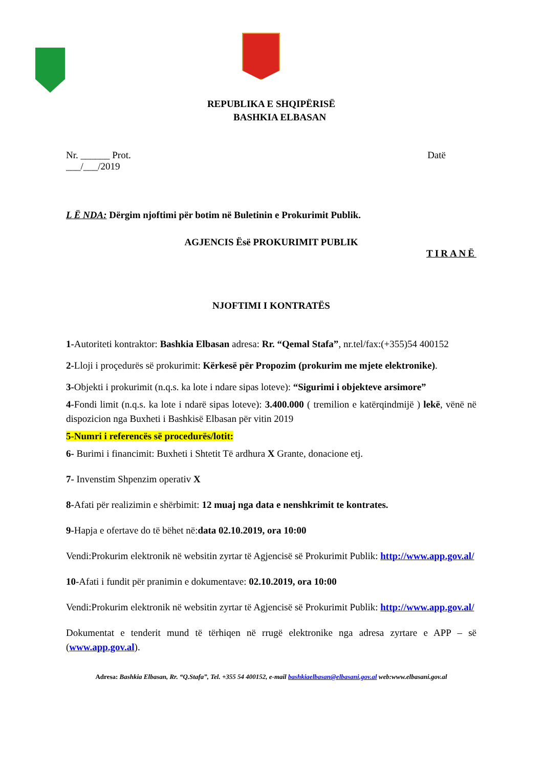REPUBLIKA E SHQIPËRISË
BASHKIA ELBASAN
Nr. ______ Prot. Datë
___/___/2019
L Ë NDA: Dërgim njoftimi për botim në Buletinin e Prokurimit Publik.
AGJENCIS Ësë PROKURIMIT PUBLIK
TIRANË
NJOFTIMI I KONTRATËS
1-Autoriteti kontraktor: Bashkia Elbasan adresa: Rr. “Qemal Stafa”, nr.tel/fax:(+355)54 400152
2-Lloji i proçedurës së prokurimit: Kërkesë për Propozim (prokurim me mjete elektronike).
3-Objekti i prokurimit (n.q.s. ka lote i ndare sipas loteve): “Sigurimi i objekteve arsimore”
4-Fondi limit (n.q.s. ka lote i ndarë sipas loteve): 3.400.000 ( tremilion e katërqindmijë ) lekë, vënë në dispozicion nga Buxheti i Bashkisë Elbasan për vitin 2019
5-Numri i referencës së procedurës/lotit:
6- Burimi i financimit: Buxheti i Shtetit Të ardhura X Grante, donacione etj.
7- Invenstim Shpenzim operativ X
8-Afati për realizimin e shërbimit: 12 muaj nga data e nenshkrimit te kontrates.
9-Hapja e ofertave do të bëhet në:data 02.10.2019, ora 10:00
Vendi:Prokurim elektronik në websitin zyrtar të Agjencisë së Prokurimit Publik: http://www.app.gov.al/
10-Afati i fundit për pranimin e dokumentave: 02.10.2019, ora 10:00
Vendi:Prokurim elektronik në websitin zyrtar të Agjencisë së Prokurimit Publik: http://www.app.gov.al/
Dokumentat e tenderit mund të tërhiqen në rrugë elektronike nga adresa zyrtare e APP – së (www.app.gov.al).
Adresa: Bashkia Elbasan, Rr. “Q.Stafa”, Tel. +355 54 400152, e-mail bashkiaelbasan@elbasani.gov.al web:www.elbasani.gov.al